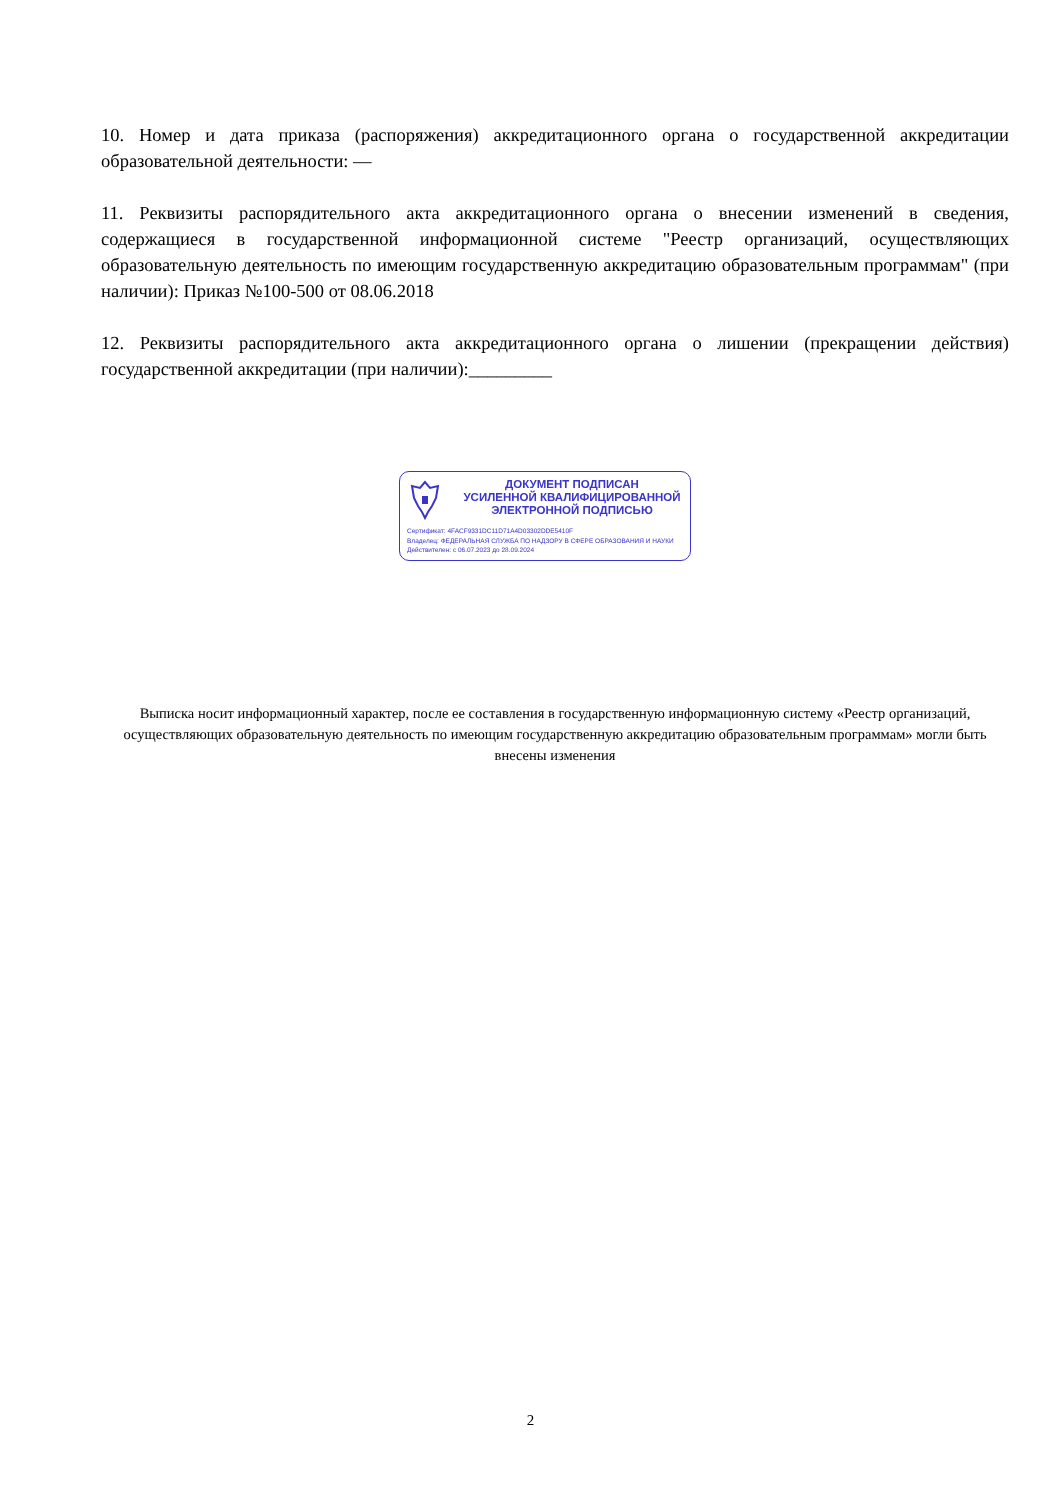10. Номер и дата приказа (распоряжения) аккредитационного органа о государственной аккредитации образовательной деятельности: —
11. Реквизиты распорядительного акта аккредитационного органа о внесении изменений в сведения, содержащиеся в государственной информационной системе "Реестр организаций, осуществляющих образовательную деятельность по имеющим государственную аккредитацию образовательным программам" (при наличии): Приказ №100-500 от 08.06.2018
12. Реквизиты распорядительного акта аккредитационного органа о лишении (прекращении действия) государственной аккредитации (при наличии):_________
ДОКУМЕНТ ПОДПИСАН
УСИЛЕННОЙ КВАЛИФИЦИРОВАННОЙ
ЭЛЕКТРОННОЙ ПОДПИСЬЮ
Сертификат: 4FACF9331DC11D71A4D03302DDE5410F
Владелец: ФЕДЕРАЛЬНАЯ СЛУЖБА ПО НАДЗОРУ В СФЕРЕ ОБРАЗОВАНИЯ И НАУКИ
Действителен: с 06.07.2023 до 28.09.2024
Выписка носит информационный характер, после ее составления в государственную информационную систему «Реестр организаций, осуществляющих образовательную деятельность по имеющим государственную аккредитацию образовательным программам» могли быть внесены изменения
2